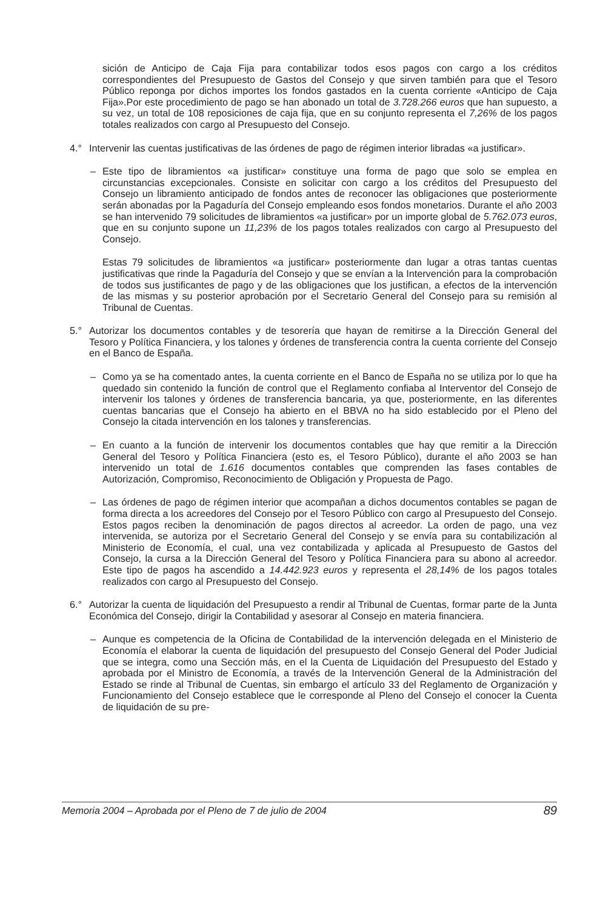sición de Anticipo de Caja Fija para contabilizar todos esos pagos con cargo a los créditos correspondientes del Presupuesto de Gastos del Consejo y que sirven también para que el Tesoro Público reponga por dichos importes los fondos gastados en la cuenta corriente «Anticipo de Caja Fija».Por este procedimiento de pago se han abonado un total de 3.728.266 euros que han supuesto, a su vez, un total de 108 reposiciones de caja fija, que en su conjunto representa el 7,26% de los pagos totales realizados con cargo al Presupuesto del Consejo.
4.° Intervenir las cuentas justificativas de las órdenes de pago de régimen interior libradas «a justificar».
– Este tipo de libramientos «a justificar» constituye una forma de pago que solo se emplea en circunstancias excepcionales. Consiste en solicitar con cargo a los créditos del Presupuesto del Consejo un libramiento anticipado de fondos antes de reconocer las obligaciones que posteriormente serán abonadas por la Pagaduría del Consejo empleando esos fondos monetarios. Durante el año 2003 se han intervenido 79 solicitudes de libramientos «a justificar» por un importe global de 5.762.073 euros, que en su conjunto supone un 11,23% de los pagos totales realizados con cargo al Presupuesto del Consejo.
Estas 79 solicitudes de libramientos «a justificar» posteriormente dan lugar a otras tantas cuentas justificativas que rinde la Pagaduría del Consejo y que se envían a la Intervención para la comprobación de todos sus justificantes de pago y de las obligaciones que los justifican, a efectos de la intervención de las mismas y su posterior aprobación por el Secretario General del Consejo para su remisión al Tribunal de Cuentas.
5.° Autorizar los documentos contables y de tesorería que hayan de remitirse a la Dirección General del Tesoro y Política Financiera, y los talones y órdenes de transferencia contra la cuenta corriente del Consejo en el Banco de España.
– Como ya se ha comentado antes, la cuenta corriente en el Banco de España no se utiliza por lo que ha quedado sin contenido la función de control que el Reglamento confiaba al Interventor del Consejo de intervenir los talones y órdenes de transferencia bancaria, ya que, posteriormente, en las diferentes cuentas bancarias que el Consejo ha abierto en el BBVA no ha sido establecido por el Pleno del Consejo la citada intervención en los talones y transferencias.
– En cuanto a la función de intervenir los documentos contables que hay que remitir a la Dirección General del Tesoro y Política Financiera (esto es, el Tesoro Público), durante el año 2003 se han intervenido un total de 1.616 documentos contables que comprenden las fases contables de Autorización, Compromiso, Reconocimiento de Obligación y Propuesta de Pago.
– Las órdenes de pago de régimen interior que acompañan a dichos documentos contables se pagan de forma directa a los acreedores del Consejo por el Tesoro Público con cargo al Presupuesto del Consejo. Estos pagos reciben la denominación de pagos directos al acreedor. La orden de pago, una vez intervenida, se autoriza por el Secretario General del Consejo y se envía para su contabilización al Ministerio de Economía, el cual, una vez contabilizada y aplicada al Presupuesto de Gastos del Consejo, la cursa a la Dirección General del Tesoro y Política Financiera para su abono al acreedor. Este tipo de pagos ha ascendido a 14.442.923 euros y representa el 28,14% de los pagos totales realizados con cargo al Presupuesto del Consejo.
6.° Autorizar la cuenta de liquidación del Presupuesto a rendir al Tribunal de Cuentas, formar parte de la Junta Económica del Consejo, dirigir la Contabilidad y asesorar al Consejo en materia financiera.
– Aunque es competencia de la Oficina de Contabilidad de la intervención delegada en el Ministerio de Economía el elaborar la cuenta de liquidación del presupuesto del Consejo General del Poder Judicial que se integra, como una Sección más, en el la Cuenta de Liquidación del Presupuesto del Estado y aprobada por el Ministro de Economía, a través de la Intervención General de la Administración del Estado se rinde al Tribunal de Cuentas, sin embargo el artículo 33 del Reglamento de Organización y Funcionamiento del Consejo establece que le corresponde al Pleno del Consejo el conocer la Cuenta de liquidación de su pre-
Memoria 2004 – Aprobada por el Pleno de 7 de julio de 2004 89